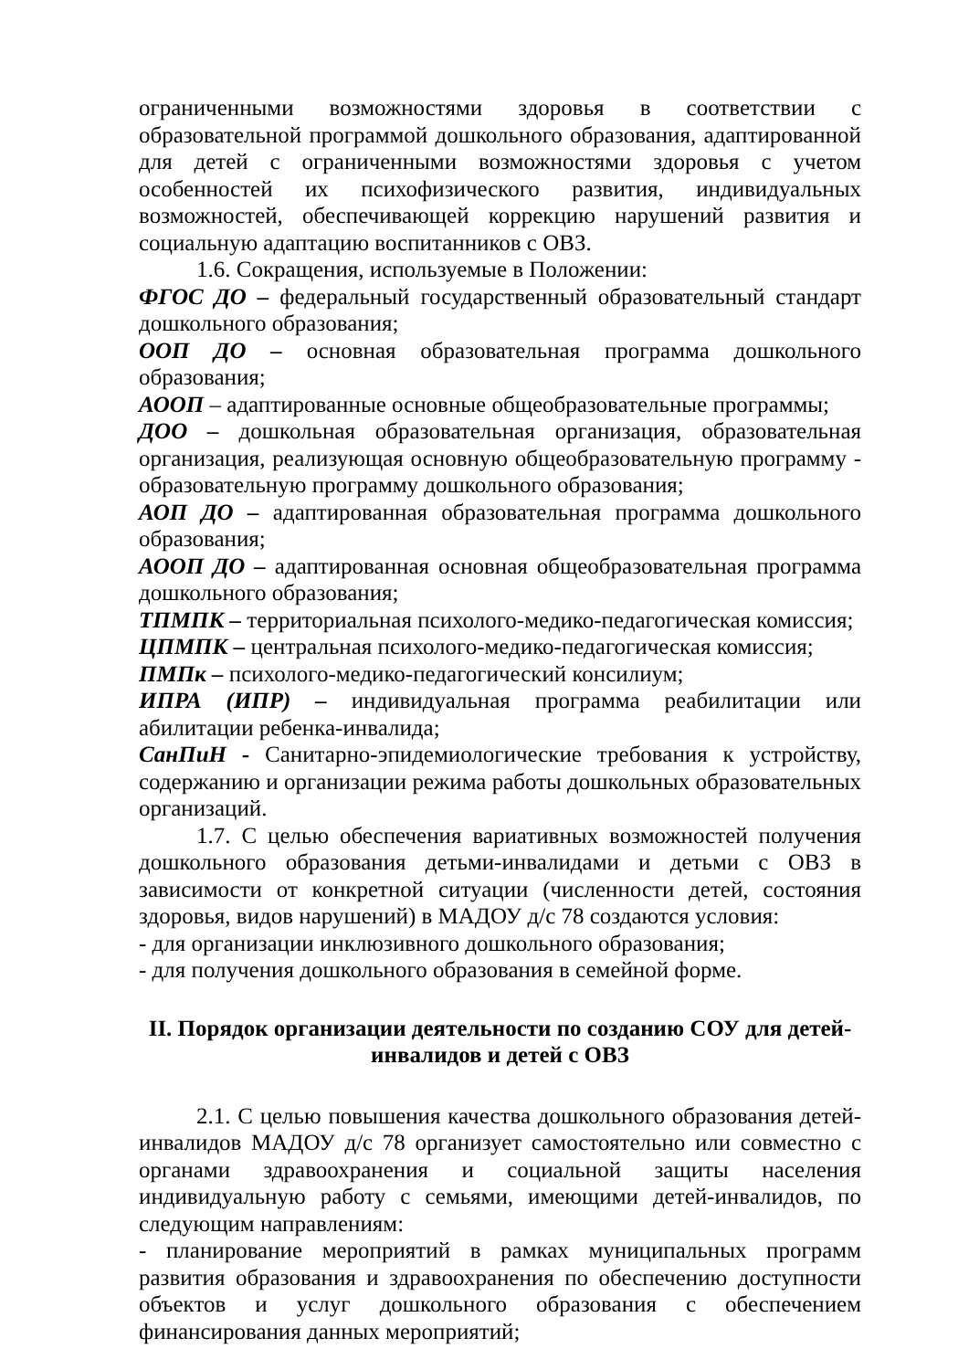ограниченными возможностями здоровья в соответствии с образовательной программой дошкольного образования, адаптированной для детей с ограниченными возможностями здоровья с учетом особенностей их психофизического развития, индивидуальных возможностей, обеспечивающей коррекцию нарушений развития и социальную адаптацию воспитанников с ОВЗ.
1.6. Сокращения, используемые в Положении:
ФГОС ДО – федеральный государственный образовательный стандарт дошкольного образования;
ООП ДО – основная образовательная программа дошкольного образования;
АООП – адаптированные основные общеобразовательные программы;
ДОО – дошкольная образовательная организация, образовательная организация, реализующая основную общеобразовательную программу - образовательную программу дошкольного образования;
АОП ДО – адаптированная образовательная программа дошкольного образования;
АООП ДО – адаптированная основная общеобразовательная программа дошкольного образования;
ТПМПК – территориальная психолого-медико-педагогическая комиссия;
ЦПМПК – центральная психолого-медико-педагогическая комиссия;
ПМПк – психолого-медико-педагогический консилиум;
ИПРА (ИПР) – индивидуальная программа реабилитации или абилитации ребенка-инвалида;
СанПиН - Санитарно-эпидемиологические требования к устройству, содержанию и организации режима работы дошкольных образовательных организаций.
1.7. С целью обеспечения вариативных возможностей получения дошкольного образования детьми-инвалидами и детьми с ОВЗ в зависимости от конкретной ситуации (численности детей, состояния здоровья, видов нарушений) в МАДОУ д/с 78 создаются условия:
- для организации инклюзивного дошкольного образования;
- для получения дошкольного образования в семейной форме.
II. Порядок организации деятельности по созданию СОУ для детей-инвалидов и детей с ОВЗ
2.1. С целью повышения качества дошкольного образования детей-инвалидов МАДОУ д/с 78 организует самостоятельно или совместно с органами здравоохранения и социальной защиты населения индивидуальную работу с семьями, имеющими детей-инвалидов, по следующим направлениям:
- планирование мероприятий в рамках муниципальных программ развития образования и здравоохранения по обеспечению доступности объектов и услуг дошкольного образования с обеспечением финансирования данных мероприятий;